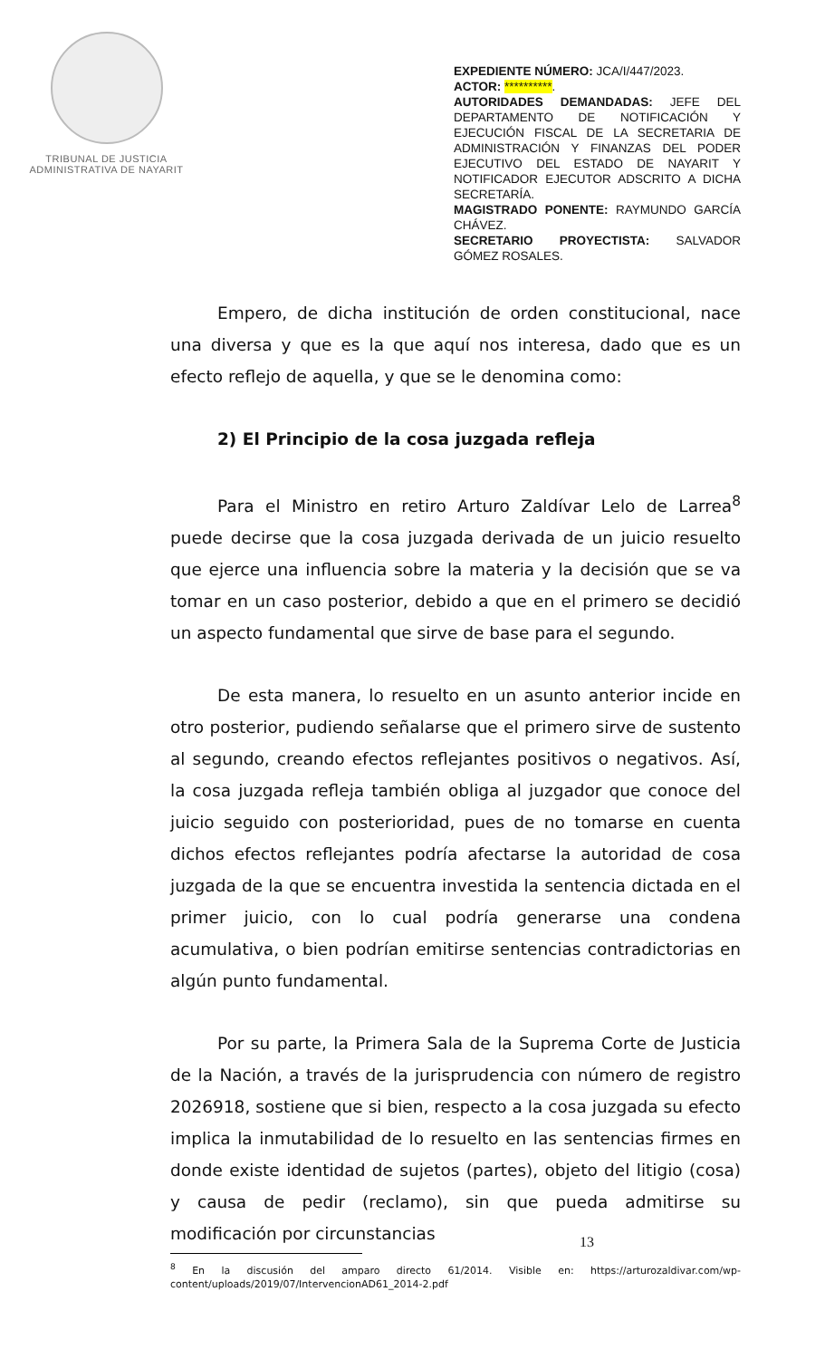TRIBUNAL DE JUSTICIA
ADMINISTRATIVA DE NAYARIT
EXPEDIENTE NÚMERO: JCA/I/447/2023.
ACTOR: **********.
AUTORIDADES DEMANDADAS: JEFE DEL DEPARTAMENTO DE NOTIFICACIÓN Y EJECUCIÓN FISCAL DE LA SECRETARIA DE ADMINISTRACIÓN Y FINANZAS DEL PODER EJECUTIVO DEL ESTADO DE NAYARIT Y NOTIFICADOR EJECUTOR ADSCRITO A DICHA SECRETARÍA.
MAGISTRADO PONENTE: RAYMUNDO GARCÍA CHÁVEZ.
SECRETARIO PROYECTISTA: SALVADOR GÓMEZ ROSALES.
Empero, de dicha institución de orden constitucional, nace una diversa y que es la que aquí nos interesa, dado que es un efecto reflejo de aquella, y que se le denomina como:
2) El Principio de la cosa juzgada refleja
Para el Ministro en retiro Arturo Zaldívar Lelo de Larrea<sup>8</sup> puede decirse que la cosa juzgada derivada de un juicio resuelto que ejerce una influencia sobre la materia y la decisión que se va tomar en un caso posterior, debido a que en el primero se decidió un aspecto fundamental que sirve de base para el segundo.
De esta manera, lo resuelto en un asunto anterior incide en otro posterior, pudiendo señalarse que el primero sirve de sustento al segundo, creando efectos reflejantes positivos o negativos. Así, la cosa juzgada refleja también obliga al juzgador que conoce del juicio seguido con posterioridad, pues de no tomarse en cuenta dichos efectos reflejantes podría afectarse la autoridad de cosa juzgada de la que se encuentra investida la sentencia dictada en el primer juicio, con lo cual podría generarse una condena acumulativa, o bien podrían emitirse sentencias contradictorias en algún punto fundamental.
Por su parte, la Primera Sala de la Suprema Corte de Justicia de la Nación, a través de la jurisprudencia con número de registro 2026918, sostiene que si bien, respecto a la cosa juzgada su efecto implica la inmutabilidad de lo resuelto en las sentencias firmes en donde existe identidad de sujetos (partes), objeto del litigio (cosa) y causa de pedir (reclamo), sin que pueda admitirse su modificación por circunstancias
<sup>8</sup> En la discusión del amparo directo 61/2014. Visible en: https://arturozaldivar.com/wp-content/uploads/2019/07/IntervencionAD61_2014-2.pdf
13